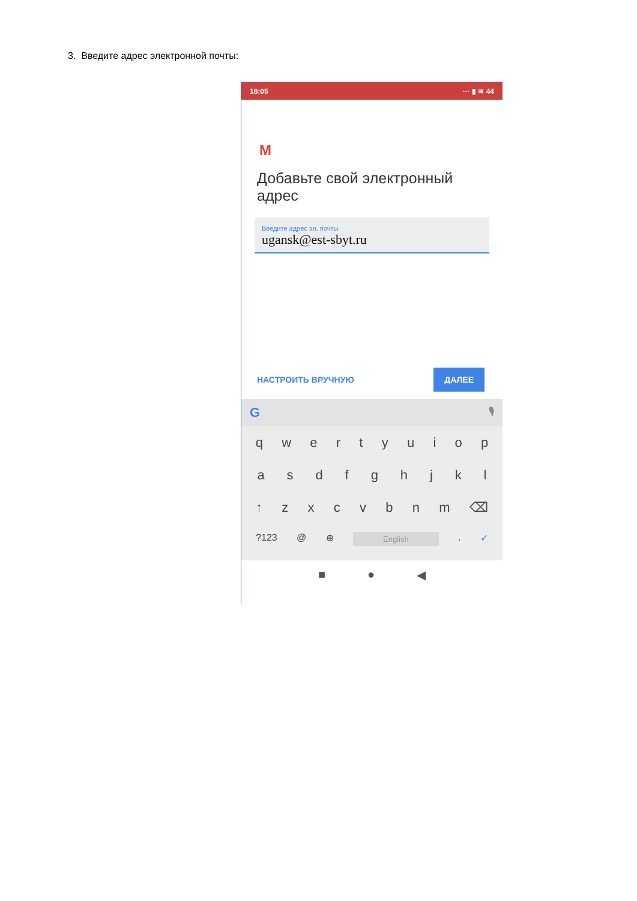3. Введите адрес электронной почты:
18:05 ··· ▮ ≋ 44
M
Добавьте свой электронный адрес
Введите адрес эл. почты
ugansk@est-sbyt.ru
НАСТРОИТЬ ВРУЧНУЮ ДАЛЕЕ
G 🎙
q w e r t y u i o p
a s d f g h j k l
↑ z x c v b n m ⌫
?123 @ ⊕ English . ✓
■ ● ◀